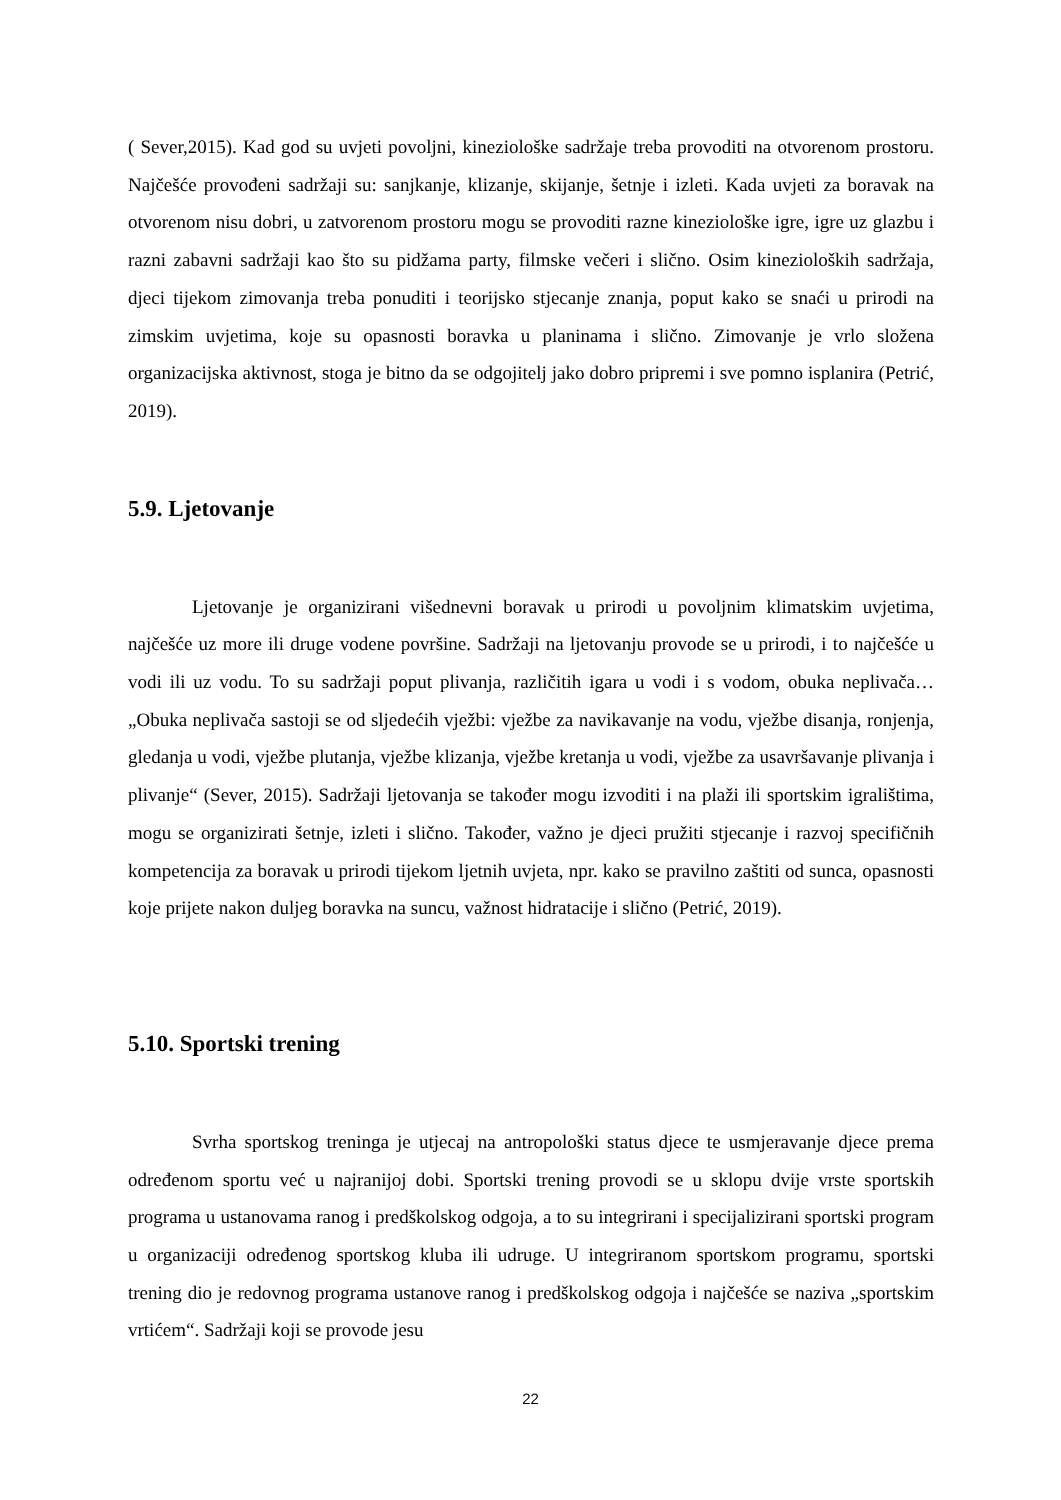( Sever,2015). Kad god su uvjeti povoljni, kineziološke sadržaje treba provoditi na otvorenom prostoru. Najčešće provođeni sadržaji su: sanjkanje, klizanje, skijanje, šetnje i izleti. Kada uvjeti za boravak na otvorenom nisu dobri, u zatvorenom prostoru mogu se provoditi razne kineziološke igre, igre uz glazbu i razni zabavni sadržaji kao što su pidžama party, filmske večeri i slično. Osim kinezioloških sadržaja, djeci tijekom zimovanja treba ponuditi i teorijsko stjecanje znanja, poput kako se snaći u prirodi na zimskim uvjetima, koje su opasnosti boravka u planinama i slično. Zimovanje je vrlo složena organizacijska aktivnost, stoga je bitno da se odgojitelj jako dobro pripremi i sve pomno isplanira (Petrić, 2019).
5.9. Ljetovanje
Ljetovanje je organizirani višednevni boravak u prirodi u povoljnim klimatskim uvjetima, najčešće uz more ili druge vodene površine. Sadržaji na ljetovanju provode se u prirodi, i to najčešće u vodi ili uz vodu. To su sadržaji poput plivanja, različitih igara u vodi i s vodom, obuka neplivača… „Obuka neplivača sastoji se od sljedećih vježbi: vježbe za navikavanje na vodu, vježbe disanja, ronjenja, gledanja u vodi, vježbe plutanja, vježbe klizanja, vježbe kretanja u vodi, vježbe za usavršavanje plivanja i plivanje“ (Sever, 2015). Sadržaji ljetovanja se također mogu izvoditi i na plaži ili sportskim igralištima, mogu se organizirati šetnje, izleti i slično. Također, važno je djeci pružiti stjecanje i razvoj specifičnih kompetencija za boravak u prirodi tijekom ljetnih uvjeta, npr. kako se pravilno zaštiti od sunca, opasnosti koje prijete nakon duljeg boravka na suncu, važnost hidratacije i slično (Petrić, 2019).
5.10. Sportski trening
Svrha sportskog treninga je utjecaj na antropološki status djece te usmjeravanje djece prema određenom sportu već u najranijoj dobi. Sportski trening provodi se u sklopu dvije vrste sportskih programa u ustanovama ranog i predškolskog odgoja, a to su integrirani i specijalizirani sportski program u organizaciji određenog sportskog kluba ili udruge. U integriranom sportskom programu, sportski trening dio je redovnog programa ustanove ranog i predškolskog odgoja i najčešće se naziva „sportskim vrtićem“. Sadržaji koji se provode jesu
22